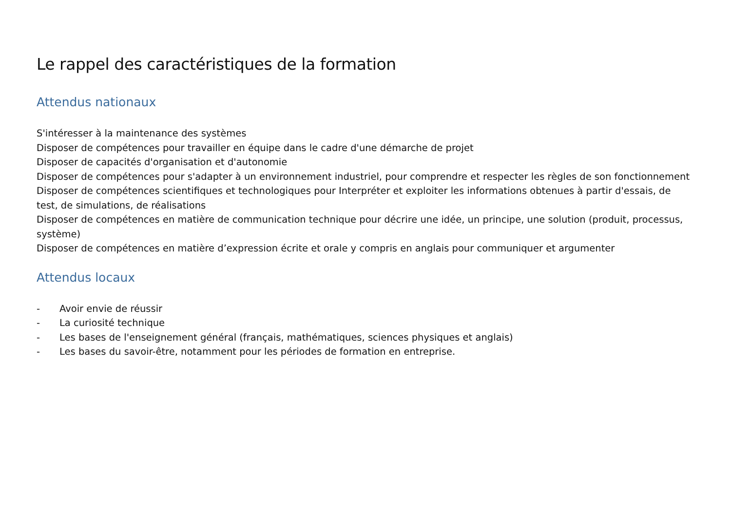Le rappel des caractéristiques de la formation
Attendus nationaux
S'intéresser à la maintenance des systèmes
Disposer de compétences pour travailler en équipe dans le cadre d'une démarche de projet
Disposer de capacités d'organisation et d'autonomie
Disposer de compétences pour s'adapter à un environnement industriel, pour comprendre et respecter les règles de son fonctionnement
Disposer de compétences scientifiques et technologiques pour Interpréter et exploiter les informations obtenues à partir d'essais, de test, de simulations, de réalisations
Disposer de compétences en matière de communication technique pour décrire une idée, un principe, une solution (produit, processus, système)
Disposer de compétences en matière d’expression écrite et orale y compris en anglais pour communiquer et argumenter
Attendus locaux
- Avoir envie de réussir
- La curiosité technique
- Les bases de l'enseignement général (français, mathématiques, sciences physiques et anglais)
- Les bases du savoir-être, notamment pour les périodes de formation en entreprise.